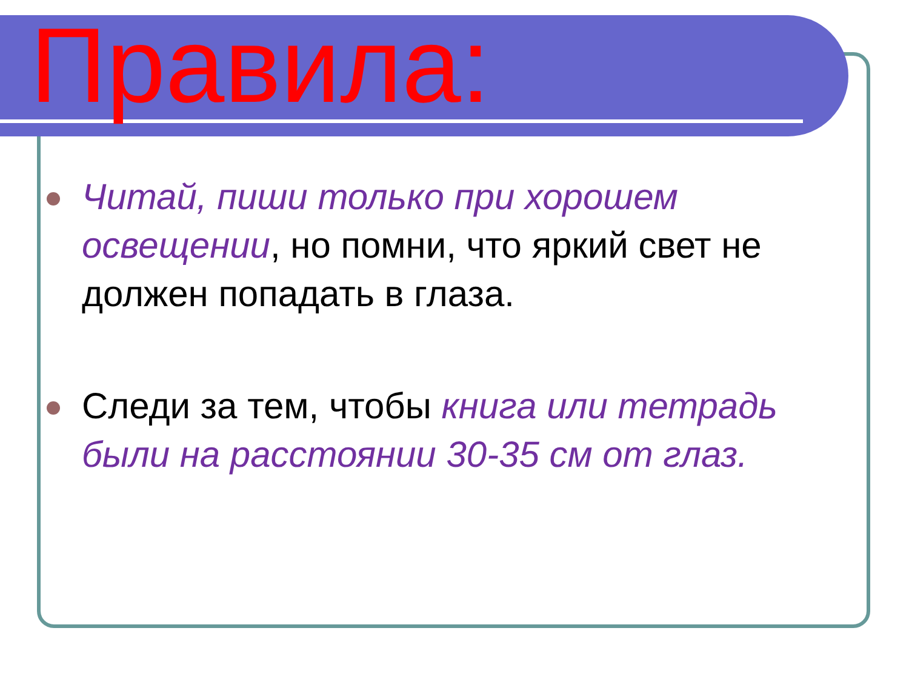Правила:
Читай, пиши только при хорошем освещении, но помни, что яркий свет не должен попадать в глаза.
Следи за тем, чтобы книга или тетрадь были на расстоянии 30-35 см от глаз.